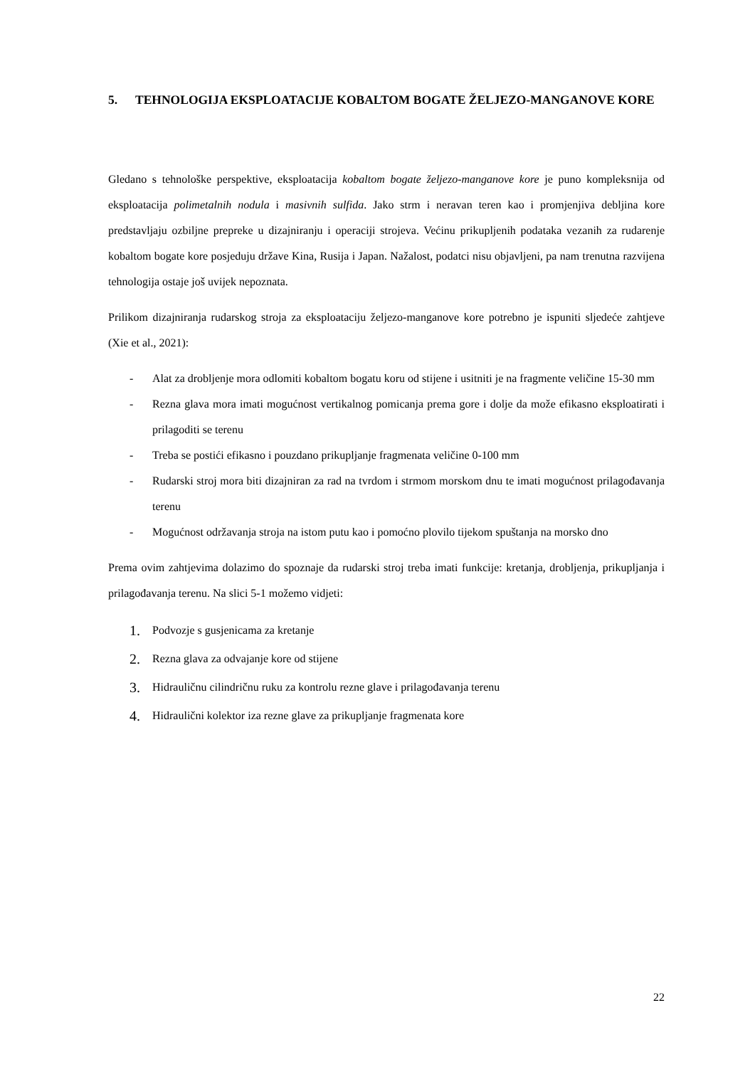5. TEHNOLOGIJA EKSPLOATACIJE KOBALTOM BOGATE ŽELJEZO-MANGANOVE KORE
Gledano s tehnološke perspektive, eksploatacija kobaltom bogate željezo-manganove kore je puno kompleksnija od eksploatacija polimetalnih nodula i masivnih sulfida. Jako strm i neravan teren kao i promjenjiva debljina kore predstavljaju ozbiljne prepreke u dizajniranju i operaciji strojeva. Većinu prikupljenih podataka vezanih za rudarenje kobaltom bogate kore posjeduju države Kina, Rusija i Japan. Nažalost, podatci nisu objavljeni, pa nam trenutna razvijena tehnologija ostaje još uvijek nepoznata.
Prilikom dizajniranja rudarskog stroja za eksploataciju željezo-manganove kore potrebno je ispuniti sljedeće zahtjeve (Xie et al., 2021):
- Alat za drobljenje mora odlomiti kobaltom bogatu koru od stijene i usitniti je na fragmente veličine 15-30 mm
- Rezna glava mora imati mogućnost vertikalnog pomicanja prema gore i dolje da može efikasno eksploatirati i prilagoditi se terenu
- Treba se postići efikasno i pouzdano prikupljanje fragmenata veličine 0-100 mm
- Rudarski stroj mora biti dizajniran za rad na tvrdom i strmom morskom dnu te imati mogućnost prilagođavanja terenu
- Mogućnost održavanja stroja na istom putu kao i pomoćno plovilo tijekom spuštanja na morsko dno
Prema ovim zahtjevima dolazimo do spoznaje da rudarski stroj treba imati funkcije: kretanja, drobljenja, prikupljanja i prilagođavanja terenu. Na slici 5-1 možemo vidjeti:
1. Podvozje s gusjenicama za kretanje
2. Rezna glava za odvajanje kore od stijene
3. Hidrauličnu cilindričnu ruku za kontrolu rezne glave i prilagođavanja terenu
4. Hidraulični kolektor iza rezne glave za prikupljanje fragmenata kore
22